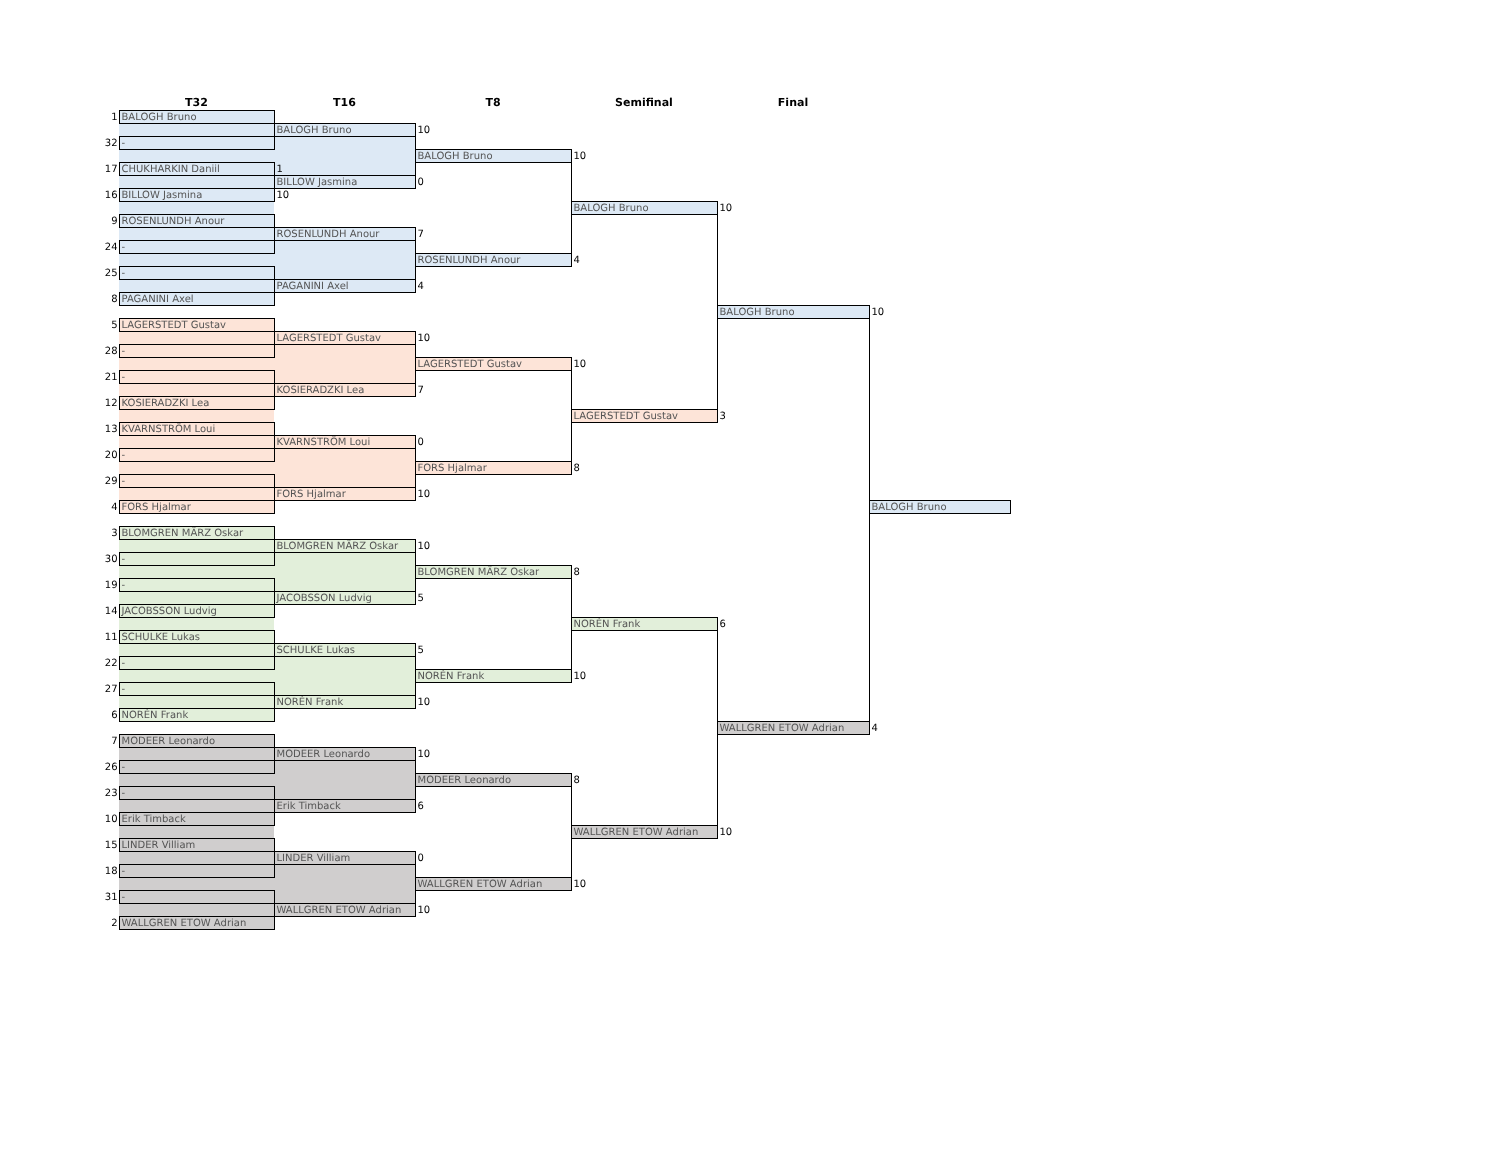| | T32 | T16 | T8 | Semifinal | Final | |
| --- | --- | --- | --- | --- | --- | --- |
| 1 | BALOGH Bruno | | | | | |
| | | BALOGH Bruno | 10 | | | |
| 32 | - | | | | | |
| | | | BALOGH Bruno | 10 | | |
| 17 | CHUKHARKIN Daniil | 1 | | | | |
| | | BILLOW Jasmina | 0 | | | |
| 16 | BILLOW Jasmina | 10 | | | | |
| | | | | BALOGH Bruno | 10 | |
| 9 | ROSENLUNDH Anour | | | | | |
| | | ROSENLUNDH Anour | 7 | | | |
| 24 | - | | | | | |
| | | | ROSENLUNDH Anour | 4 | | |
| 25 | - | | | | | |
| | | PAGANINI Axel | 4 | | | |
| 8 | PAGANINI Axel | | | | | |
| | | | | | BALOGH Bruno | 10 |
| 5 | LAGERSTEDT Gustav | | | | | |
| | | LAGERSTEDT Gustav | 10 | | | |
| 28 | - | | | | | |
| | | | LAGERSTEDT Gustav | 10 | | |
| 21 | - | | | | | |
| | | KOSIERADZKI Lea | 7 | | | |
| 12 | KOSIERADZKI Lea | | | | | |
| | | | | LAGERSTEDT Gustav | 3 | |
| 13 | KVARNSTRÖM Loui | | | | | |
| | | KVARNSTRÖM Loui | 0 | | | |
| 20 | - | | | | | |
| | | | FORS Hjalmar | 8 | | |
| 29 | - | | | | | |
| | | FORS Hjalmar | 10 | | | |
| 4 | FORS Hjalmar | | | | | BALOGH Bruno |
| 3 | BLOMGREN MÄRZ Oskar | | | | | |
| | | BLOMGREN MÄRZ Oskar | 10 | | | |
| 30 | - | | | | | |
| | | | BLOMGREN MÄRZ Oskar | 8 | | |
| 19 | - | | | | | |
| | | JACOBSSON Ludvig | 5 | | | |
| 14 | JACOBSSON Ludvig | | | | | |
| | | | | NORÉN Frank | 6 | |
| 11 | SCHULKE Lukas | | | | | |
| | | SCHULKE Lukas | 5 | | | |
| 22 | - | | | | | |
| | | | NORÉN Frank | 10 | | |
| 27 | - | | | | | |
| | | NORÉN Frank | 10 | | | |
| 6 | NORÉN Frank | | | | | |
| | | | | | WALLGREN ETOW Adrian | 4 |
| 7 | MODEER Leonardo | | | | | |
| | | MODEER Leonardo | 10 | | | |
| 26 | - | | | | | |
| | | | MODEER Leonardo | 8 | | |
| 23 | - | | | | | |
| | | Erik Timback | 6 | | | |
| 10 | Erik Timback | | | | | |
| | | | | WALLGREN ETOW Adrian | 10 | |
| 15 | LINDER Villiam | | | | | |
| | | LINDER Villiam | 0 | | | |
| 18 | - | | | | | |
| | | | WALLGREN ETOW Adrian | 10 | | |
| 31 | - | | | | | |
| | | WALLGREN ETOW Adrian | 10 | | | |
| 2 | WALLGREN ETOW Adrian | | | | | |